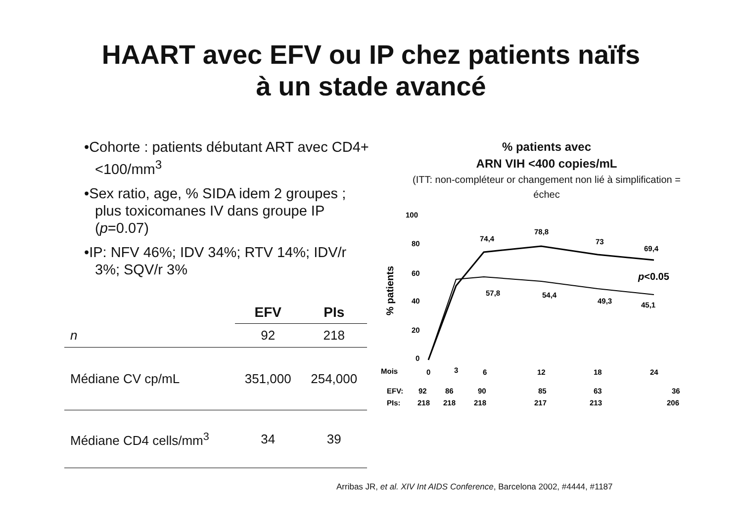HAART avec EFV ou IP chez patients naïfs
à un stade avancé
•Cohorte : patients débutant ART avec CD4+ <100/mm<sup>3</sup>
•Sex ratio, age, % SIDA idem 2 groupes ; plus toxicomanes IV dans groupe IP (p=0.07)
•IP: NFV 46%; IDV 34%; RTV 14%; IDV/r 3%; SQV/r 3%
| | EFV | PIs |
| --- | --- | --- |
| n | 92 | 218 |
| Médiane CV cp/mL | 351,000 | 254,000 |
| Médiane CD4 cells/mm<sup>3</sup> | 34 | 39 |
% patients avec
ARN VIH <400 copies/mL
(ITT: non-compléteur or changement non lié à simplification = échec
100
80
60
40
20
0
% patients
74,4
78,8
73
69,4
57,8
54,4
49,3
45,1
p<0.05
Mois
0
3
6
12
18
24
EFV:
92
86
90
85
63
36
PIs:
218
218
218
217
213
206
Arribas JR, et al. XIV Int AIDS Conference, Barcelona 2002, #4444, #1187